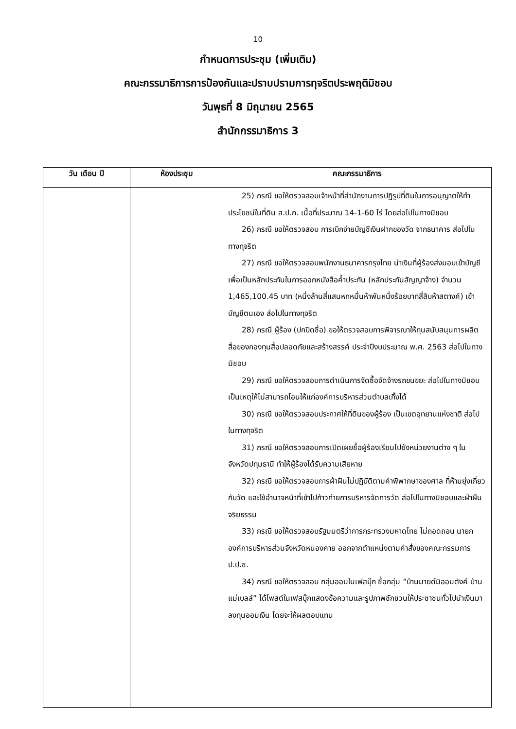10
กำหนดการประชุม (เพิ่มเติม)
คณะกรรมาธิการการป้องกันและปราบปรามการทุจริตประพฤติมิชอบ
วันพุธที่ 8 มิถุนายน 2565
สำนักกรรมาธิการ 3
| วัน เดือน ปี | ห้องประชุม | คณะกรรมาธิการ |
| --- | --- | --- |
| | | 25) กรณี ขอให้ตรวจสอบเจ้าหน้าที่สำนักงานการปฏิรูปที่ดินในการอนุญาตให้ทำประโยชน์ในที่ดิน ส.ป.ก. เนื้อที่ประมาณ 14-1-60 ไร่ โดยส่อไปในทางมิชอบ 26) กรณี ขอให้ตรวจสอบ การเบิกจ่ายบัญชีเงินฝากของวัด จากธนาคาร ส่อไปในทางทุจริต 27) กรณี ขอให้ตรวจสอบพนักงานธนาคารกรุงไทย นำเงินที่ผู้ร้องส่งมอบเข้าบัญชีเพื่อเป็นหลักประกันในการออกหนังสือค้ำประกัน (หลักประกันสัญญาจ้าง) จำนวน 1,465,100.45 บาท (หนึ่งล้านสี่แสนหกหมื่นห้าพันหนึ่งร้อยบาทสี่สิบห้าสตางค์) เข้าบัญชีตนเอง ส่อไปในทางทุจริต 28) กรณี ผู้ร้อง (ปกปิดชื่อ) ขอให้ตรวจสอบการพิจารณาให้ทุนสนับสนุนการผลิตสื่อของกองทุนสื่อปลอดภัยและสร้างสรรค์ ประจำปีงบประมาณ พ.ศ. 2563 ส่อไปในทางมิชอบ 29) กรณี ขอให้ตรวจสอบการดำเนินการจัดซื้อจัดจ้างรถขนขยะ ส่อไปในทางมิชอบ เป็นเหตุให้ไม่สามารถโอนให้แก่องค์การบริหารส่วนตำบลเกิ้งได้ 30) กรณี ขอให้ตรวจสอบประกาศให้ที่ดินของผู้ร้อง เป็นเขตอุทยานแห่งชาติ ส่อไปในทางทุจริต 31) กรณี ขอให้ตรวจสอบการเปิดเผยชื่อผู้ร้องเรียนไปยังหน่วยงานต่าง ๆ ในจังหวัดปทุมธานี ทำให้ผู้ร้องได้รับความเสียหาย 32) กรณี ขอให้ตรวจสอบการฝ่าฝืนไม่ปฏิบัติตามคำพิพากษาของศาล ที่ห้ามยุ่งเกี่ยวกับวัด และใช้อำนาจหน้าที่เข้าไปก้าวก่ายการบริหารจัดการวัด ส่อไปในทางมิชอบและฝ่าฝืนจริยธรรม 33) กรณี ขอให้ตรวจสอบรัฐมนตรีว่าการกระทรวงมหาดไทย ไม่ถอดถอน นายกองค์การบริหารส่วนจังหวัดหนองคาย ออกจากตำแหน่งตามคำสั่งของคณะกรรมการ ป.ป.ช. 34) กรณี ขอให้ตรวจสอบ กลุ่มออมในเฟสบุ๊ก ชื่อกลุ่ม “บ้านมายด์มิออมตังค์ บ้านแม่เบลล์” ได้โพสต์ในเฟสบุ๊กแสดงข้อความและรูปภาพชักชวนให้ประชาชนทั่วไปนำเงินมาลงทุนออมเงิน โดยจะให้ผลตอบแทน |